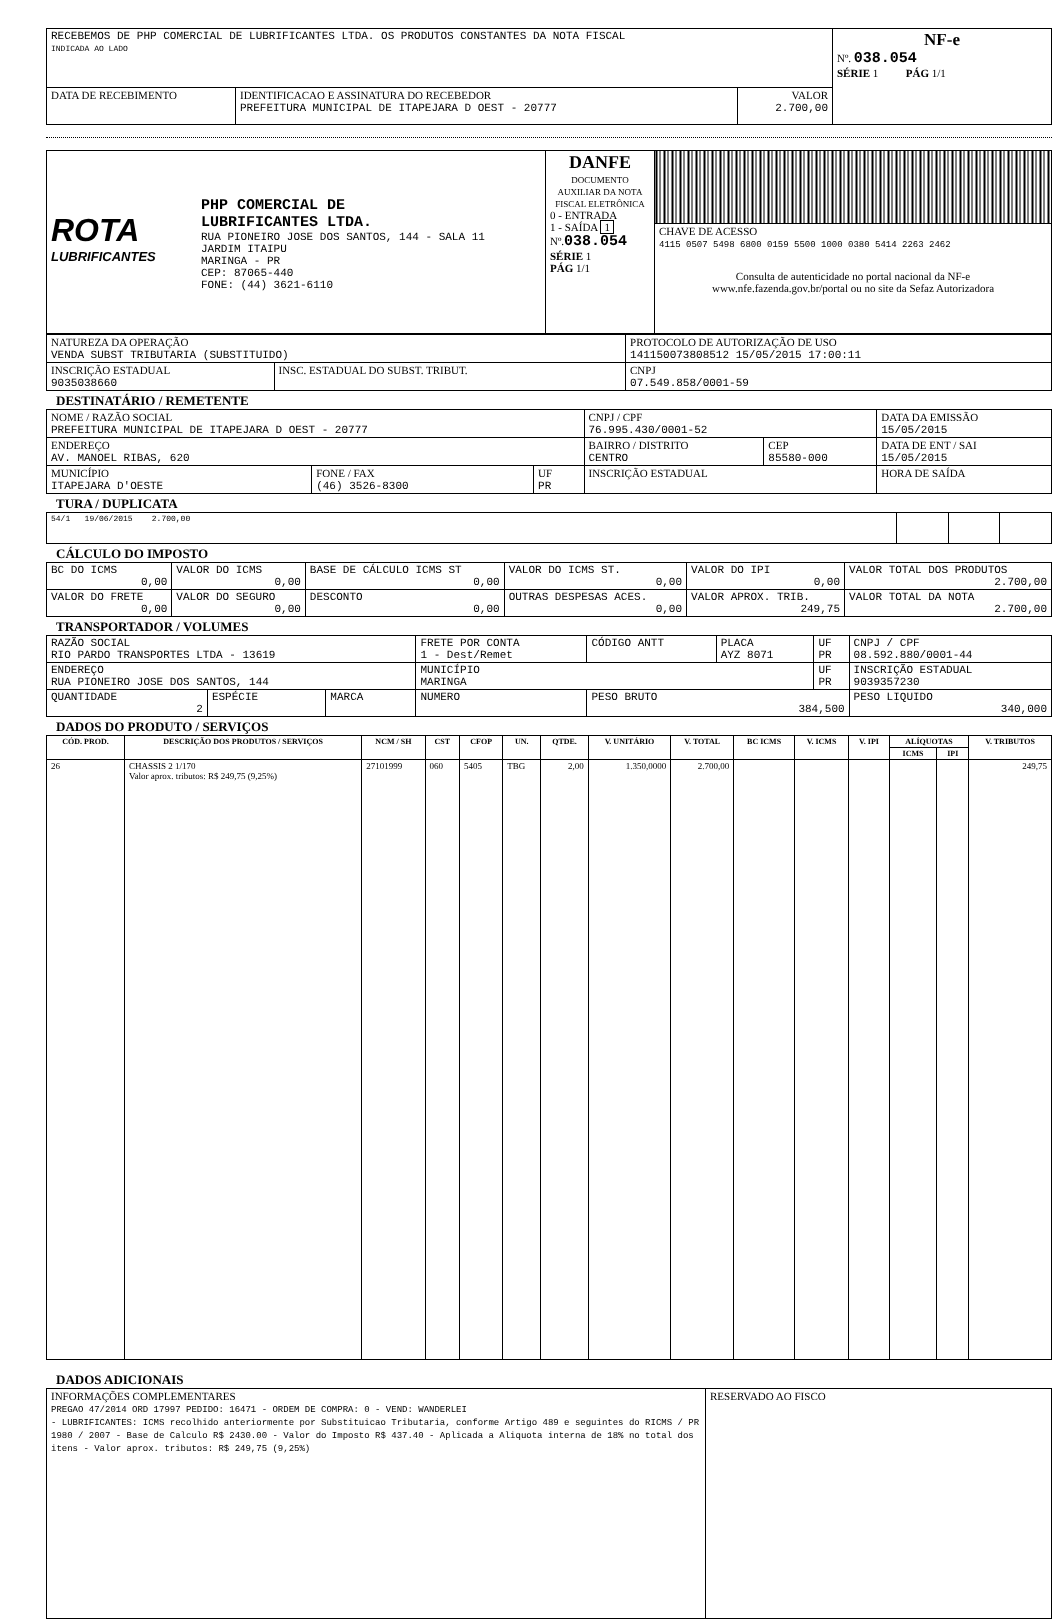| RECEBEMOS DE PHP COMERCIAL DE LUBRIFICANTES LTDA. OS PRODUTOS CONSTANTES DA NOTA FISCAL INDICADA AO LADO | | | NF-e Nº. 038.054 SÉRIE 1 PÁG 1/1 |
| DATA DE RECEBIMENTO | IDENTIFICACAO E ASSINATURA DO RECEBEDOR PREFEITURA MUNICIPAL DE ITAPEJARA D OEST - 20777 | VALOR 2.700,00 | |
| ROTA LUBRIFICANTES PHP COMERCIAL DE LUBRIFICANTES LTDA. RUA PIONEIRO JOSE DOS SANTOS, 144 - SALA 11 JARDIM ITAIPU MARINGA - PR CEP: 87065-440 FONE: (44) 3621-6110 | DANFE DOCUMENTO AUXILIAR DA NOTA FISCAL ELETRÔNICA 0 - ENTRADA 1 - SAÍDA 1 Nº. 038.054 SÉRIE 1 PÁG 1/1 | |
| | | CHAVE DE ACESSO 4115 0507 5498 6800 0159 5500 1000 0380 5414 2263 2462 Consulta de autenticidade no portal nacional da NF-e www.nfe.fazenda.gov.br/portal ou no site da Sefaz Autorizadora |
| NATUREZA DA OPERAÇÃO VENDA SUBST TRIBUTARIA (SUBSTITUIDO) | | PROTOCOLO DE AUTORIZAÇÃO DE USO 141150073808512 15/05/2015 17:00:11 |
| INSCRIÇÃO ESTADUAL 9035038660 | INSC. ESTADUAL DO SUBST. TRIBUT. | CNPJ 07.549.858/0001-59 |
DESTINATÁRIO / REMETENTE
| NOME / RAZÃO SOCIAL PREFEITURA MUNICIPAL DE ITAPEJARA D OEST - 20777 | | | CNPJ / CPF 76.995.430/0001-52 | | DATA DA EMISSÃO 15/05/2015 |
| ENDEREÇO AV. MANOEL RIBAS, 620 | | | BAIRRO / DISTRITO CENTRO | CEP 85580-000 | DATA DE ENT / SAI 15/05/2015 |
| MUNICÍPIO ITAPEJARA D'OESTE | FONE / FAX (46) 3526-8300 | UF PR | INSCRIÇÃO ESTADUAL | | HORA DE SAÍDA |
TURA / DUPLICATA
| 54/1 19/06/2015 2.700,00 | | | |
CÁLCULO DO IMPOSTO
| BC DO ICMS 0,00 | VALOR DO ICMS 0,00 | BASE DE CÁLCULO ICMS ST 0,00 | VALOR DO ICMS ST. 0,00 | VALOR DO IPI 0,00 | VALOR TOTAL DOS PRODUTOS 2.700,00 |
| VALOR DO FRETE 0,00 | VALOR DO SEGURO 0,00 | DESCONTO 0,00 | OUTRAS DESPESAS ACES. 0,00 | VALOR APROX. TRIB. 249,75 | VALOR TOTAL DA NOTA 2.700,00 |
TRANSPORTADOR / VOLUMES
| RAZÃO SOCIAL RIO PARDO TRANSPORTES LTDA - 13619 | | | FRETE POR CONTA 1 - Dest/Remet | CÓDIGO ANTT | PLACA AYZ 8071 | UF PR | CNPJ / CPF 08.592.880/0001-44 |
| ENDEREÇO RUA PIONEIRO JOSE DOS SANTOS, 144 | | | MUNICÍPIO MARINGA | | | UF PR | INSCRIÇÃO ESTADUAL 9039357230 |
| QUANTIDADE 2 | ESPÉCIE | MARCA | NUMERO | PESO BRUTO 384,500 | | | PESO LIQUIDO 340,000 |
DADOS DO PRODUTO / SERVIÇOS
| CÓD. PROD. | DESCRIÇÃO DOS PRODUTOS / SERVIÇOS | NCM / SH | CST | CFOP | UN. | QTDE. | V. UNITÁRIO | V. TOTAL | BC ICMS | V. ICMS | V. IPI | ALÍQUOTAS | | V. TRIBUTOS |
| --- | --- | --- | --- | --- | --- | --- | --- | --- | --- | --- | --- | --- | --- | --- |
| | | | | | | | | | | | | ICMS | IPI | |
| 26 | CHASSIS 2 1/170 Valor aprox. tributos: R$ 249,75 (9,25%) | 27101999 | 060 | 5405 | TBG | 2,00 | 1.350,0000 | 2.700,00 | | | | | | 249,75 |
DADOS ADICIONAIS
| INFORMAÇÕES COMPLEMENTARES PREGAO 47/2014 ORD 17997 PEDIDO: 16471 - ORDEM DE COMPRA: 0 - VEND: WANDERLEI - LUBRIFICANTES: ICMS recolhido anteriormente por Substituicao Tributaria, conforme Artigo 489 e seguintes do RICMS / PR 1980 / 2007 - Base de Calculo R$ 2430.00 - Valor do Imposto R$ 437.40 - Aplicada a Aliquota interna de 18% no total dos itens - Valor aprox. tributos: R$ 249,75 (9,25%) | RESERVADO AO FISCO |